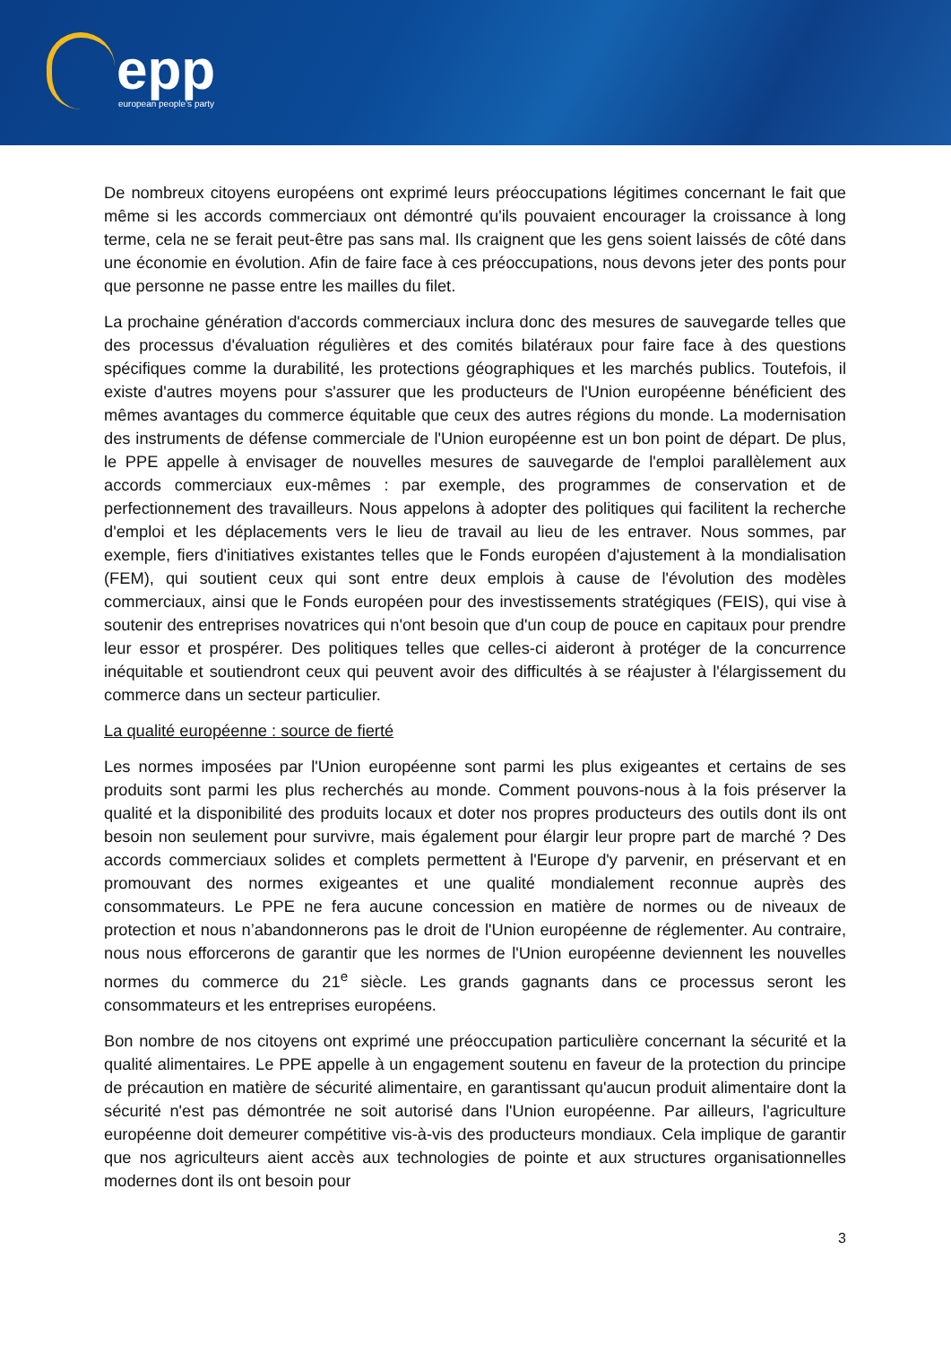epp european people’s party
De nombreux citoyens européens ont exprimé leurs préoccupations légitimes concernant le fait que même si les accords commerciaux ont démontré qu'ils pouvaient encourager la croissance à long terme, cela ne se ferait peut-être pas sans mal. Ils craignent que les gens soient laissés de côté dans une économie en évolution. Afin de faire face à ces préoccupations, nous devons jeter des ponts pour que personne ne passe entre les mailles du filet.
La prochaine génération d'accords commerciaux inclura donc des mesures de sauvegarde telles que des processus d'évaluation régulières et des comités bilatéraux pour faire face à des questions spécifiques comme la durabilité, les protections géographiques et les marchés publics. Toutefois, il existe d'autres moyens pour s'assurer que les producteurs de l'Union européenne bénéficient des mêmes avantages du commerce équitable que ceux des autres régions du monde. La modernisation des instruments de défense commerciale de l'Union européenne est un bon point de départ. De plus, le PPE appelle à envisager de nouvelles mesures de sauvegarde de l'emploi parallèlement aux accords commerciaux eux-mêmes : par exemple, des programmes de conservation et de perfectionnement des travailleurs. Nous appelons à adopter des politiques qui facilitent la recherche d'emploi et les déplacements vers le lieu de travail au lieu de les entraver. Nous sommes, par exemple, fiers d'initiatives existantes telles que le Fonds européen d'ajustement à la mondialisation (FEM), qui soutient ceux qui sont entre deux emplois à cause de l'évolution des modèles commerciaux, ainsi que le Fonds européen pour des investissements stratégiques (FEIS), qui vise à soutenir des entreprises novatrices qui n'ont besoin que d'un coup de pouce en capitaux pour prendre leur essor et prospérer. Des politiques telles que celles-ci aideront à protéger de la concurrence inéquitable et soutiendront ceux qui peuvent avoir des difficultés à se réajuster à l'élargissement du commerce dans un secteur particulier.
La qualité européenne : source de fierté
Les normes imposées par l'Union européenne sont parmi les plus exigeantes et certains de ses produits sont parmi les plus recherchés au monde. Comment pouvons-nous à la fois préserver la qualité et la disponibilité des produits locaux et doter nos propres producteurs des outils dont ils ont besoin non seulement pour survivre, mais également pour élargir leur propre part de marché ? Des accords commerciaux solides et complets permettent à l'Europe d'y parvenir, en préservant et en promouvant des normes exigeantes et une qualité mondialement reconnue auprès des consommateurs. Le PPE ne fera aucune concession en matière de normes ou de niveaux de protection et nous n’abandonnerons pas le droit de l'Union européenne de réglementer. Au contraire, nous nous efforcerons de garantir que les normes de l'Union européenne deviennent les nouvelles normes du commerce du 21<sup>e</sup> siècle. Les grands gagnants dans ce processus seront les consommateurs et les entreprises européens.
Bon nombre de nos citoyens ont exprimé une préoccupation particulière concernant la sécurité et la qualité alimentaires. Le PPE appelle à un engagement soutenu en faveur de la protection du principe de précaution en matière de sécurité alimentaire, en garantissant qu'aucun produit alimentaire dont la sécurité n'est pas démontrée ne soit autorisé dans l'Union européenne. Par ailleurs, l'agriculture européenne doit demeurer compétitive vis-à-vis des producteurs mondiaux. Cela implique de garantir que nos agriculteurs aient accès aux technologies de pointe et aux structures organisationnelles modernes dont ils ont besoin pour
3